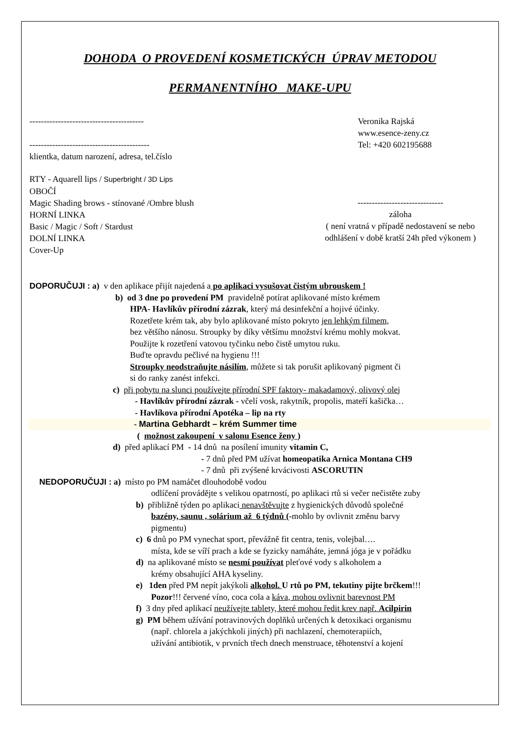DOHODA O PROVEDENÍ KOSMETICKÝCH ÚPRAV METODOU
PERMANENTNÍHO MAKE-UPU
----------------------------------------
------------------------------------------
klientka, datum narození, adresa, tel.číslo
Veronika Rajská
www.esence-zeny.cz
Tel: +420 602195688
RTY - Aquarell lips / Superbright / 3D Lips
OBOČÍ
Magic Shading brows - stínované /Ombre blush
HORNÍ LINKA
Basic / Magic / Soft / Stardust
DOLNÍ LINKA
Cover-Up
------------------------------
záloha
( není vratná v případě nedostavení se nebo
odhlášení v době kratší 24h před výkonem )
DOPORUČUJI : a) v den aplikace přijít najedená a po aplikaci vysušovat čistým ubrouskem !
b) od 3 dne po provedení PM pravidelně potírat aplikované místo krémem
HPA- Havlíkův přírodní zázrak, který má desinfekční a hojivé účinky.
Rozetřete krém tak, aby bylo aplikované místo pokryto jen lehkým filmem,
bez většího nánosu. Stroupky by díky většímu množství krému mohly mokvat.
Použijte k rozetření vatovou tyčinku nebo čistě umytou ruku.
Buďte opravdu pečlivé na hygienu !!!
Stroupky neodstraňujte násilím, můžete si tak porušit aplikovaný pigment či
si do ranky zanést infekci.
c) při pobytu na slunci používejte přírodní SPF faktory- makadamový, olivový olej
- Havlíkův přírodní zázrak - včelí vosk, rakytník, propolis, mateří kašička…
- Havlíkova přírodní Apotéka – lip na rty
- Martina Gebhardt – krém Summer time
( možnost zakoupení v salonu Esence ženy )
d) před aplikací PM - 14 dnů na posílení imunity vitamin C,
- 7 dnů před PM užívat homeopatika Arnica Montana CH9
- 7 dnů při zvýšené krvácivosti ASCORUTIN
NEDOPORUČUJI : a) místo po PM namáčet dlouhodobě vodou
odlíčení provádějte s velikou opatrností, po aplikaci rtů si večer nečistěte zuby
b) přibližně týden po aplikaci nenavštěvujte z hygienických důvodů společné
bazény, saunu , solárium až 6 týdnů (-mohlo by ovlivnit změnu barvy
pigmentu)
c) 6 dnů po PM vynechat sport, převážně fit centra, tenis, volejbal….
místa, kde se víří prach a kde se fyzicky namáháte, jemná jóga je v pořádku
d) na aplikované místo se nesmí používat pleťové vody s alkoholem a
krémy obsahující AHA kyseliny.
e) 1den před PM nepít jakýkoli alkohol. U rtů po PM, tekutiny pijte brčkem!!!
Pozor!!! červené víno, coca cola a káva, mohou ovlivnit barevnost PM
f) 3 dny před aplikací neužívejte tablety, které mohou ředit krev např. Acilpirin
g) PM během užívání potravinových doplňků určených k detoxikaci organismu
(např. chlorela a jakýchkoli jiných) při nachlazení, chemoterapiích,
užívání antibiotik, v prvních třech dnech menstruace, těhotenství a kojení